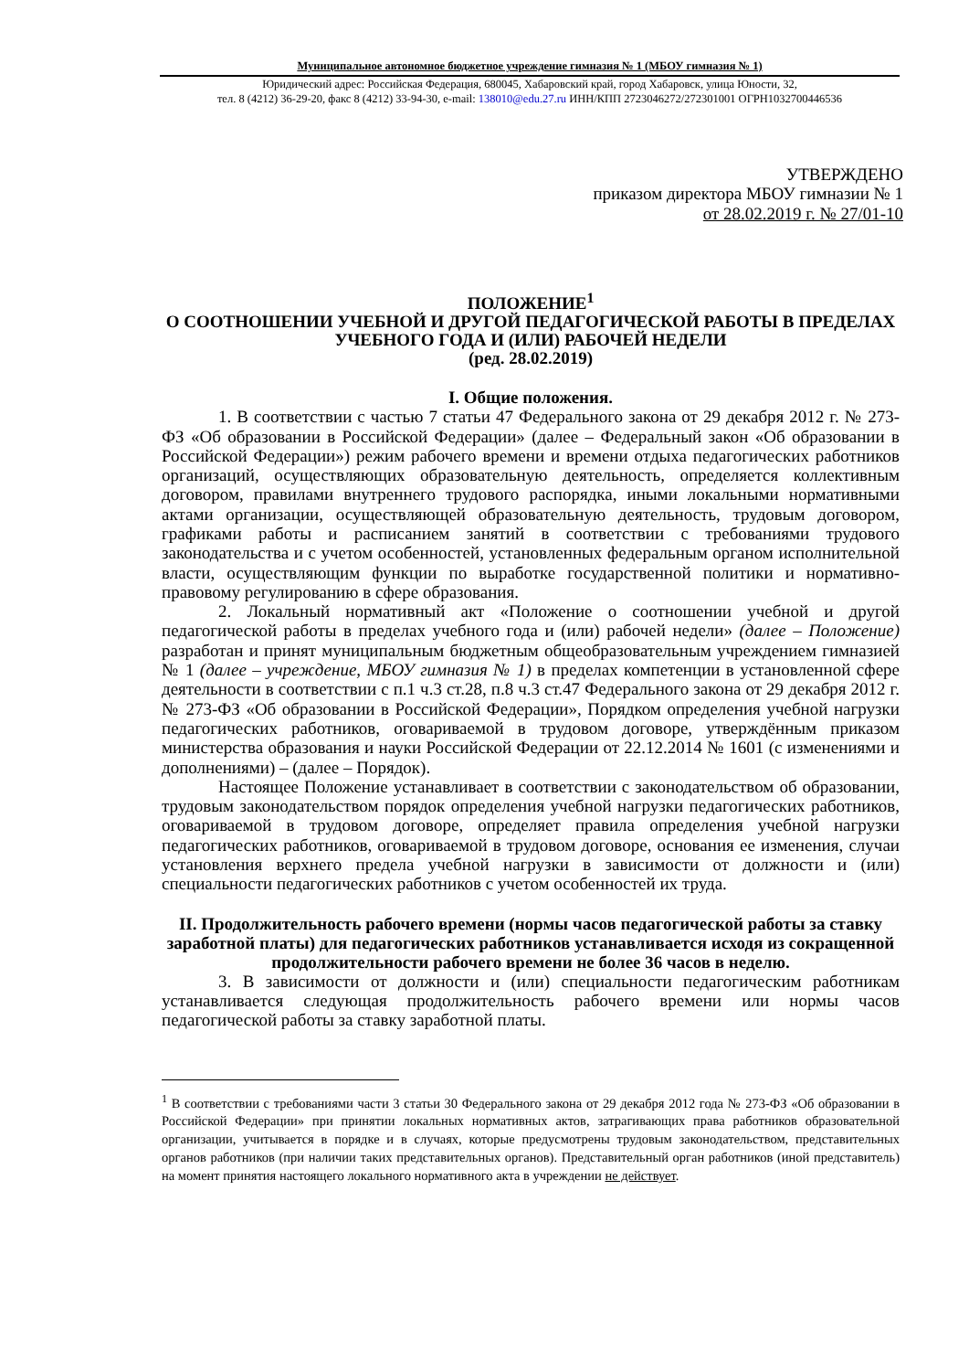Муниципальное автономное бюджетное учреждение гимназия № 1 (МБОУ гимназия № 1)
Юридический адрес: Российская Федерация, 680045, Хабаровский край, город Хабаровск, улица Юности, 32,
тел. 8 (4212) 36-29-20, факс 8 (4212) 33-94-30, e-mail: 138010@edu.27.ru ИНН/КПП 2723046272/272301001 ОГРН1032700446536
УТВЕРЖДЕНО
приказом директора МБОУ гимназии № 1
от 28.02.2019 г. № 27/01-10
ПОЛОЖЕНИЕ<sup>1</sup>
О СООТНОШЕНИИ УЧЕБНОЙ И ДРУГОЙ ПЕДАГОГИЧЕСКОЙ РАБОТЫ В ПРЕДЕЛАХ УЧЕБНОГО ГОДА И (ИЛИ) РАБОЧЕЙ НЕДЕЛИ
(ред. 28.02.2019)
I. Общие положения.
1. В соответствии с частью 7 статьи 47 Федерального закона от 29 декабря 2012 г. № 273-ФЗ «Об образовании в Российской Федерации» (далее – Федеральный закон «Об образовании в Российской Федерации») режим рабочего времени и времени отдыха педагогических работников организаций, осуществляющих образовательную деятельность, определяется коллективным договором, правилами внутреннего трудового распорядка, иными локальными нормативными актами организации, осуществляющей образовательную деятельность, трудовым договором, графиками работы и расписанием занятий в соответствии с требованиями трудового законодательства и с учетом особенностей, установленных федеральным органом исполнительной власти, осуществляющим функции по выработке государственной политики и нормативно-правовому регулированию в сфере образования.
2. Локальный нормативный акт «Положение о соотношении учебной и другой педагогической работы в пределах учебного года и (или) рабочей недели» (далее – Положение) разработан и принят муниципальным бюджетным общеобразовательным учреждением гимназией № 1 (далее – учреждение, МБОУ гимназия № 1) в пределах компетенции в установленной сфере деятельности в соответствии с п.1 ч.3 ст.28, п.8 ч.3 ст.47 Федерального закона от 29 декабря 2012 г. № 273-ФЗ «Об образовании в Российской Федерации», Порядком определения учебной нагрузки педагогических работников, оговариваемой в трудовом договоре, утверждённым приказом министерства образования и науки Российской Федерации от 22.12.2014 № 1601 (с изменениями и дополнениями) – (далее – Порядок).
Настоящее Положение устанавливает в соответствии с законодательством об образовании, трудовым законодательством порядок определения учебной нагрузки педагогических работников, оговариваемой в трудовом договоре, определяет правила определения учебной нагрузки педагогических работников, оговариваемой в трудовом договоре, основания ее изменения, случаи установления верхнего предела учебной нагрузки в зависимости от должности и (или) специальности педагогических работников с учетом особенностей их труда.
II. Продолжительность рабочего времени (нормы часов педагогической работы за ставку заработной платы) для педагогических работников устанавливается исходя из сокращенной продолжительности рабочего времени не более 36 часов в неделю.
3. В зависимости от должности и (или) специальности педагогическим работникам устанавливается следующая продолжительность рабочего времени или нормы часов педагогической работы за ставку заработной платы.
<sup>1</sup> В соответствии с требованиями части 3 статьи 30 Федерального закона от 29 декабря 2012 года № 273-ФЗ «Об образовании в Российской Федерации» при принятии локальных нормативных актов, затрагивающих права работников образовательной организации, учитывается в порядке и в случаях, которые предусмотрены трудовым законодательством, представительных органов работников (при наличии таких представительных органов). Представительный орган работников (иной представитель) на момент принятия настоящего локального нормативного акта в учреждении не действует.